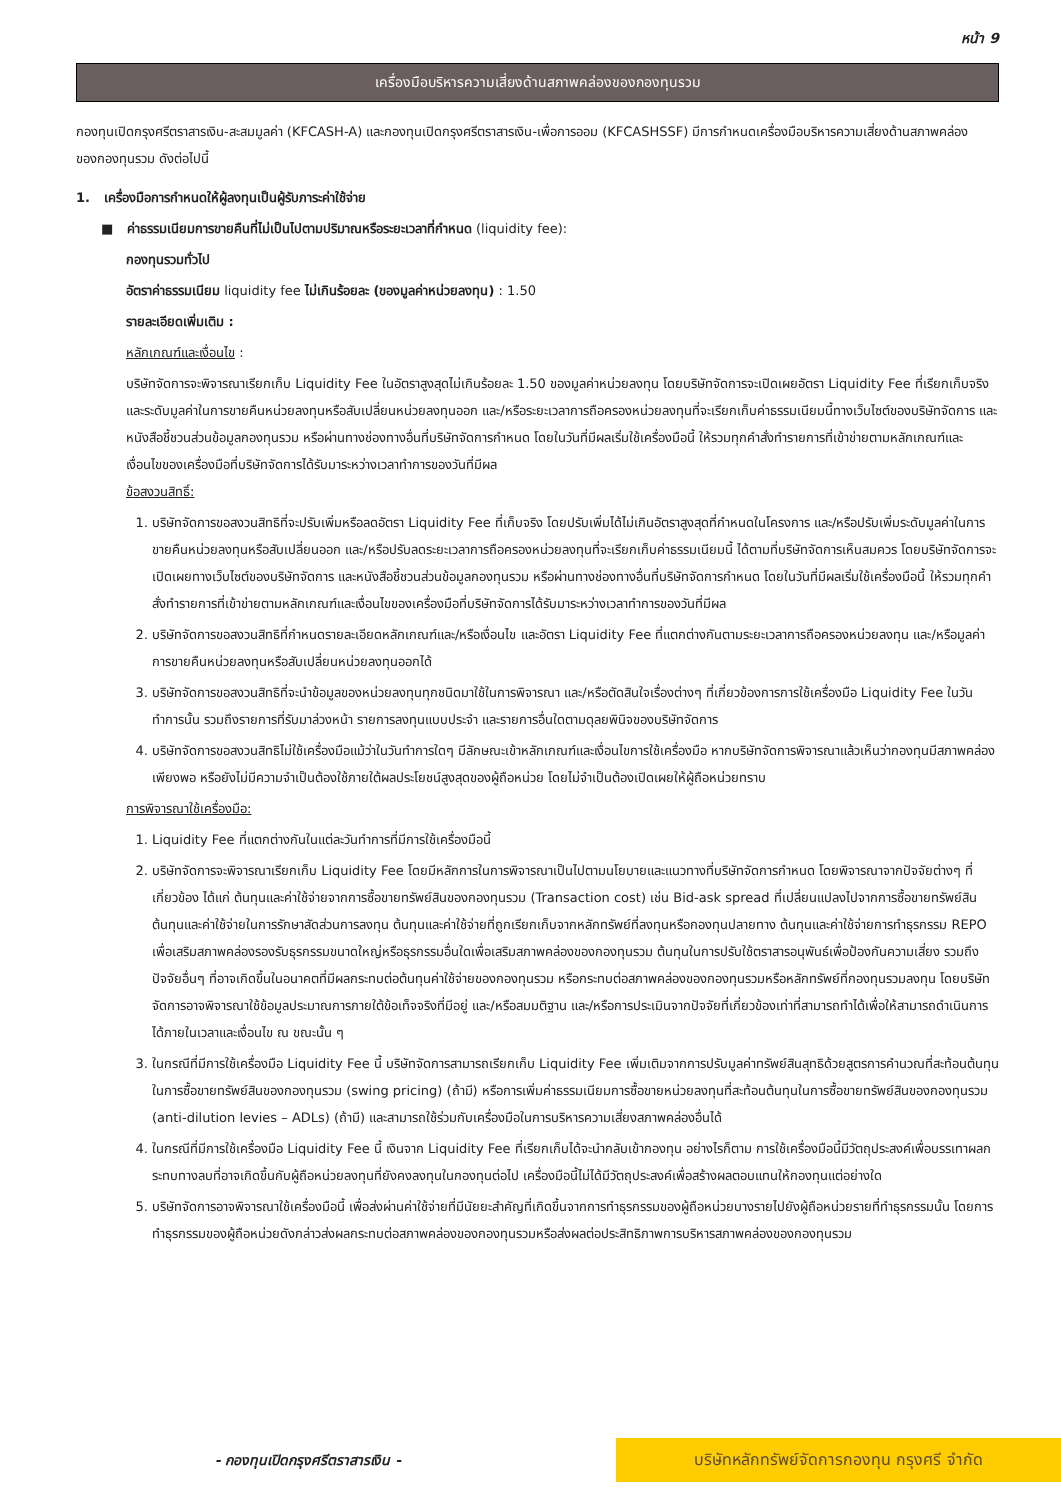หน้า 9
เครื่องมือบริหารความเสี่ยงด้านสภาพคล่องของกองทุนรวม
กองทุนเปิดกรุงศรีตราสารเงิน-สะสมมูลค่า (KFCASH-A) และกองทุนเปิดกรุงศรีตราสารเงิน-เพื่อการออม (KFCASHSSF) มีการกำหนดเครื่องมือบริหารความเสี่ยงด้านสภาพคล่องของกองทุนรวม ดังต่อไปนี้
1. เครื่องมือการกำหนดให้ผู้ลงทุนเป็นผู้รับภาระค่าใช้จ่าย
■ ค่าธรรมเนียมการขายคืนที่ไม่เป็นไปตามปริมาณหรือระยะเวลาที่กำหนด (liquidity fee):
กองทุนรวมทั่วไป
อัตราค่าธรรมเนียม liquidity fee ไม่เกินร้อยละ (ของมูลค่าหน่วยลงทุน) : 1.50
รายละเอียดเพิ่มเติม :
หลักเกณฑ์และเงื่อนไข :
บริษัทจัดการจะพิจารณาเรียกเก็บ Liquidity Fee ในอัตราสูงสุดไม่เกินร้อยละ 1.50 ของมูลค่าหน่วยลงทุน โดยบริษัทจัดการจะเปิดเผยอัตรา Liquidity Fee ที่เรียกเก็บจริง และระดับมูลค่าในการขายคืนหน่วยลงทุนหรือสับเปลี่ยนหน่วยลงทุนออก และ/หรือระยะเวลาการถือครองหน่วยลงทุนที่จะเรียกเก็บค่าธรรมเนียมนี้ทางเว็บไซต์ของบริษัทจัดการ และหนังสือชี้ชวนส่วนข้อมูลกองทุนรวม หรือผ่านทางช่องทางอื่นที่บริษัทจัดการกำหนด โดยในวันที่มีผลเริ่มใช้เครื่องมือนี้ ให้รวมทุกคำสั่งทำรายการที่เข้าข่ายตามหลักเกณฑ์และเงื่อนไขของเครื่องมือที่บริษัทจัดการได้รับมาระหว่างเวลาทำการของวันที่มีผล
ข้อสงวนสิทธิ์:
1. บริษัทจัดการขอสงวนสิทธิที่จะปรับเพิ่มหรือลดอัตรา Liquidity Fee ที่เก็บจริง โดยปรับเพิ่มได้ไม่เกินอัตราสูงสุดที่กำหนดในโครงการ และ/หรือปรับเพิ่มระดับมูลค่าในการขายคืนหน่วยลงทุนหรือสับเปลี่ยนออก และ/หรือปรับลดระยะเวลาการถือครองหน่วยลงทุนที่จะเรียกเก็บค่าธรรมเนียมนี้ ได้ตามที่บริษัทจัดการเห็นสมควร โดยบริษัทจัดการจะเปิดเผยทางเว็บไซต์ของบริษัทจัดการ และหนังสือชี้ชวนส่วนข้อมูลกองทุนรวม หรือผ่านทางช่องทางอื่นที่บริษัทจัดการกำหนด โดยในวันที่มีผลเริ่มใช้เครื่องมือนี้ ให้รวมทุกคำสั่งทำรายการที่เข้าข่ายตามหลักเกณฑ์และเงื่อนไขของเครื่องมือที่บริษัทจัดการได้รับมาระหว่างเวลาทำการของวันที่มีผล
2. บริษัทจัดการขอสงวนสิทธิที่กำหนดรายละเอียดหลักเกณฑ์และ/หรือเงื่อนไข และอัตรา Liquidity Fee ที่แตกต่างกันตามระยะเวลาการถือครองหน่วยลงทุน และ/หรือมูลค่าการขายคืนหน่วยลงทุนหรือสับเปลี่ยนหน่วยลงทุนออกได้
3. บริษัทจัดการขอสงวนสิทธิที่จะนำข้อมูลของหน่วยลงทุนทุกชนิดมาใช้ในการพิจารณา และ/หรือตัดสินใจเรื่องต่างๆ ที่เกี่ยวข้องการการใช้เครื่องมือ Liquidity Fee ในวันทำการนั้น รวมถึงรายการที่รับมาล่วงหน้า รายการลงทุนแบบประจำ และรายการอื่นใดตามดุลยพินิจของบริษัทจัดการ
4. บริษัทจัดการขอสงวนสิทธิไม่ใช้เครื่องมือแม้ว่าในวันทำการใดๆ มีลักษณะเข้าหลักเกณฑ์และเงื่อนไขการใช้เครื่องมือ หากบริษัทจัดการพิจารณาแล้วเห็นว่ากองทุนมีสภาพคล่องเพียงพอ หรือยังไม่มีความจำเป็นต้องใช้ภายใต้ผลประโยชน์สูงสุดของผู้ถือหน่วย โดยไม่จำเป็นต้องเปิดเผยให้ผู้ถือหน่วยทราบ
การพิจารณาใช้เครื่องมือ:
1. Liquidity Fee ที่แตกต่างกันในแต่ละวันทำการที่มีการใช้เครื่องมือนี้
2. บริษัทจัดการจะพิจารณาเรียกเก็บ Liquidity Fee โดยมีหลักการในการพิจารณาเป็นไปตามนโยบายและแนวทางที่บริษัทจัดการกำหนด โดยพิจารณาจากปัจจัยต่างๆ ที่เกี่ยวข้อง ได้แก่ ต้นทุนและค่าใช้จ่ายจากการซื้อขายทรัพย์สินของกองทุนรวม (Transaction cost) เช่น Bid-ask spread ที่เปลี่ยนแปลงไปจากการซื้อขายทรัพย์สิน ต้นทุนและค่าใช้จ่ายในการรักษาสัดส่วนการลงทุน ต้นทุนและค่าใช้จ่ายที่ถูกเรียกเก็บจากหลักทรัพย์ที่ลงทุนหรือกองทุนปลายทาง ต้นทุนและค่าใช้จ่ายการทำธุรกรรม REPO เพื่อเสริมสภาพคล่องรองรับธุรกรรมขนาดใหญ่หรือธุรกรรมอื่นใดเพื่อเสริมสภาพคล่องของกองทุนรวม ต้นทุนในการปรับใช้ตราสารอนุพันธ์เพื่อป้องกันความเสี่ยง รวมถึงปัจจัยอื่นๆ ที่อาจเกิดขึ้นในอนาคตที่มีผลกระทบต่อต้นทุนค่าใช้จ่ายของกองทุนรวม หรือกระทบต่อสภาพคล่องของกองทุนรวมหรือหลักทรัพย์ที่กองทุนรวมลงทุน โดยบริษัทจัดการอาจพิจารณาใช้ข้อมูลประมาณการภายใต้ข้อเท็จจริงที่มีอยู่ และ/หรือสมมติฐาน และ/หรือการประเมินจากปัจจัยที่เกี่ยวข้องเท่าที่สามารถทำได้เพื่อให้สามารถดำเนินการได้ภายในเวลาและเงื่อนไข ณ ขณะนั้น ๆ
3. ในกรณีที่มีการใช้เครื่องมือ Liquidity Fee นี้ บริษัทจัดการสามารถเรียกเก็บ Liquidity Fee เพิ่มเติมจากการปรับมูลค่าทรัพย์สินสุทธิด้วยสูตรการคำนวณที่สะท้อนต้นทุนในการซื้อขายทรัพย์สินของกองทุนรวม (swing pricing) (ถ้ามี) หรือการเพิ่มค่าธรรมเนียมการซื้อขายหน่วยลงทุนที่สะท้อนต้นทุนในการซื้อขายทรัพย์สินของกองทุนรวม (anti-dilution levies – ADLs) (ถ้ามี) และสามารถใช้ร่วมกับเครื่องมือในการบริหารความเสี่ยงสภาพคล่องอื่นได้
4. ในกรณีที่มีการใช้เครื่องมือ Liquidity Fee นี้ เงินจาก Liquidity Fee ที่เรียกเก็บได้จะนำกลับเข้ากองทุน อย่างไรก็ตาม การใช้เครื่องมือนี้มีวัตถุประสงค์เพื่อบรรเทาผลกระทบทางลบที่อาจเกิดขึ้นกับผู้ถือหน่วยลงทุนที่ยังคงลงทุนในกองทุนต่อไป เครื่องมือนี้ไม่ได้มีวัตถุประสงค์เพื่อสร้างผลตอบแทนให้กองทุนแต่อย่างใด
5. บริษัทจัดการอาจพิจารณาใช้เครื่องมือนี้ เพื่อส่งผ่านค่าใช้จ่ายที่มีนัยยะสำคัญที่เกิดขึ้นจากการทำธุรกรรมของผู้ถือหน่วยบางรายไปยังผู้ถือหน่วยรายที่ทำธุรกรรมนั้น โดยการทำธุรกรรมของผู้ถือหน่วยดังกล่าวส่งผลกระทบต่อสภาพคล่องของกองทุนรวมหรือส่งผลต่อประสิทธิภาพการบริหารสภาพคล่องของกองทุนรวม
- กองทุนเปิดกรุงศรีตราสารเงิน -
บริษัทหลักทรัพย์จัดการกองทุน กรุงศรี จำกัด